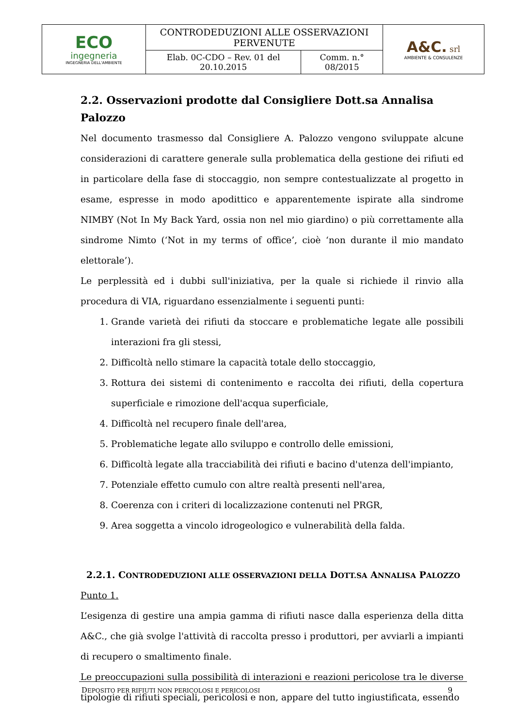| ECO ingegneria INGEGNERIA DELL'AMBIENTE | CONTRODEDUZIONI ALLE OSSERVAZIONI PERVENUTE | | A&C. srl AMBIENTE & CONSULENZE |
| | Elab. 0C-CDO – Rev. 01 del 20.10.2015 | Comm. n.° 08/2015 | |
2.2. Osservazioni prodotte dal Consigliere Dott.sa Annalisa Palozzo
Nel documento trasmesso dal Consigliere A. Palozzo vengono sviluppate alcune considerazioni di carattere generale sulla problematica della gestione dei rifiuti ed in particolare della fase di stoccaggio, non sempre contestualizzate al progetto in esame, espresse in modo apodittico e apparentemente ispirate alla sindrome NIMBY (Not In My Back Yard, ossia non nel mio giardino) o più correttamente alla sindrome Nimto (‘Not in my terms of office’, cioè ‘non durante il mio mandato elettorale’).
Le perplessità ed i dubbi sull'iniziativa, per la quale si richiede il rinvio alla procedura di VIA, riguardano essenzialmente i seguenti punti:
1. Grande varietà dei rifiuti da stoccare e problematiche legate alle possibili interazioni fra gli stessi,
2. Difficoltà nello stimare la capacità totale dello stoccaggio,
3. Rottura dei sistemi di contenimento e raccolta dei rifiuti, della copertura superficiale e rimozione dell'acqua superficiale,
4. Difficoltà nel recupero finale dell'area,
5. Problematiche legate allo sviluppo e controllo delle emissioni,
6. Difficoltà legate alla tracciabilità dei rifiuti e bacino d'utenza dell'impianto,
7. Potenziale effetto cumulo con altre realtà presenti nell'area,
8. Coerenza con i criteri di localizzazione contenuti nel PRGR,
9. Area soggetta a vincolo idrogeologico e vulnerabilità della falda.
2.2.1. CONTRODEDUZIONI ALLE OSSERVAZIONI DELLA DOTT.SA ANNALISA PALOZZO
Punto 1.
L’esigenza di gestire una ampia gamma di rifiuti nasce dalla esperienza della ditta A&C., che già svolge l'attività di raccolta presso i produttori, per avviarli a impianti di recupero o smaltimento finale.
Le preoccupazioni sulla possibilità di interazioni e reazioni pericolose tra le diverse tipologie di rifiuti speciali, pericolosi e non, appare del tutto ingiustificata, essendo
DEPOSITO PER RIFIUTI NON PERICOLOSI E PERICOLOSI 9